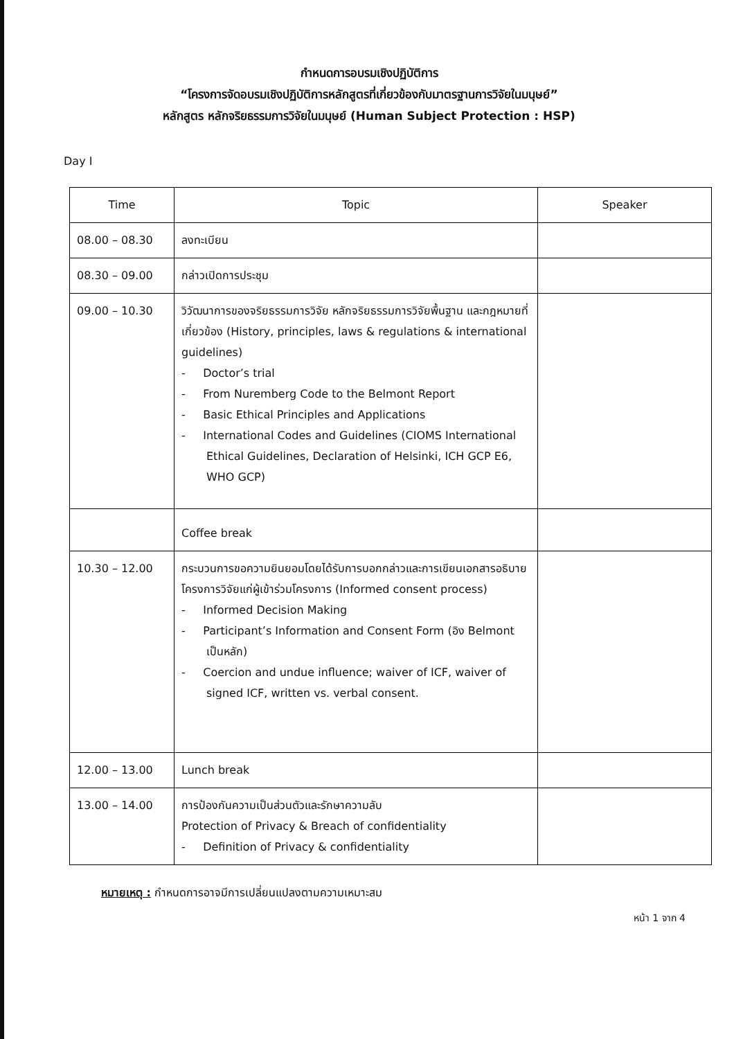กำหนดการอบรมเชิงปฏิบัติการ
“โครงการจัดอบรมเชิงปฏิบัติการหลักสูตรที่เกี่ยวข้องกับมาตรฐานการวิจัยในมนุษย์”
หลักสูตร หลักจริยธรรมการวิจัยในมนุษย์ (Human Subject Protection : HSP)
Day I
| Time | Topic | Speaker |
| --- | --- | --- |
| 08.00 – 08.30 | ลงทะเบียน | |
| 08.30 – 09.00 | กล่าวเปิดการประชุม | |
| 09.00 – 10.30 | วิวัฒนาการของจริยธรรมการวิจัย หลักจริยธรรมการวิจัยพื้นฐาน และกฎหมายที่เกี่ยวข้อง (History, principles, laws & regulations & international guidelines) - Doctor’s trial - From Nuremberg Code to the Belmont Report - Basic Ethical Principles and Applications - International Codes and Guidelines (CIOMS International Ethical Guidelines, Declaration of Helsinki, ICH GCP E6, WHO GCP) | |
| | Coffee break | |
| 10.30 – 12.00 | กระบวนการขอความยินยอมโดยได้รับการบอกกล่าวและการเขียนเอกสารอธิบายโครงการวิจัยแก่ผู้เข้าร่วมโครงการ (Informed consent process) - Informed Decision Making - Participant’s Information and Consent Form (อิง Belmont เป็นหลัก) - Coercion and undue influence; waiver of ICF, waiver of signed ICF, written vs. verbal consent. | |
| 12.00 – 13.00 | Lunch break | |
| 13.00 – 14.00 | การป้องกันความเป็นส่วนตัวและรักษาความลับ Protection of Privacy & Breach of confidentiality - Definition of Privacy & confidentiality | |
หมายเหตุ : กำหนดการอาจมีการเปลี่ยนแปลงตามความเหมาะสม
หน้า 1 จาก 4